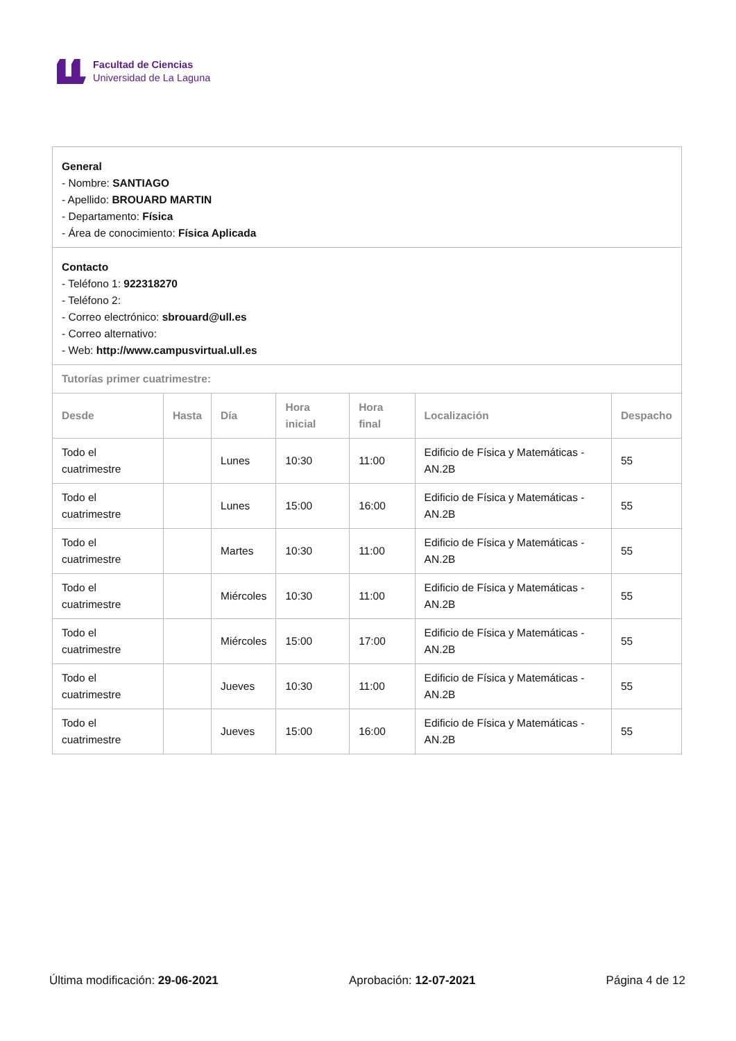Facultad de Ciencias
Universidad de La Laguna
| General - Nombre: SANTIAGO - Apellido: BROUARD MARTIN - Departamento: Física - Área de conocimiento: Física Aplicada | | | | | | |
| Contacto - Teléfono 1: 922318270 - Teléfono 2: - Correo electrónico: sbrouard@ull.es - Correo alternativo: - Web: http://www.campusvirtual.ull.es | | | | | | |
| Tutorías primer cuatrimestre: | | | | | | |
| Desde | Hasta | Día | Hora inicial | Hora final | Localización | Despacho |
| Todo el cuatrimestre | | Lunes | 10:30 | 11:00 | Edificio de Física y Matemáticas - AN.2B | 55 |
| Todo el cuatrimestre | | Lunes | 15:00 | 16:00 | Edificio de Física y Matemáticas - AN.2B | 55 |
| Todo el cuatrimestre | | Martes | 10:30 | 11:00 | Edificio de Física y Matemáticas - AN.2B | 55 |
| Todo el cuatrimestre | | Miércoles | 10:30 | 11:00 | Edificio de Física y Matemáticas - AN.2B | 55 |
| Todo el cuatrimestre | | Miércoles | 15:00 | 17:00 | Edificio de Física y Matemáticas - AN.2B | 55 |
| Todo el cuatrimestre | | Jueves | 10:30 | 11:00 | Edificio de Física y Matemáticas - AN.2B | 55 |
| Todo el cuatrimestre | | Jueves | 15:00 | 16:00 | Edificio de Física y Matemáticas - AN.2B | 55 |
Última modificación: 29-06-2021 Aprobación: 12-07-2021 Página 4 de 12